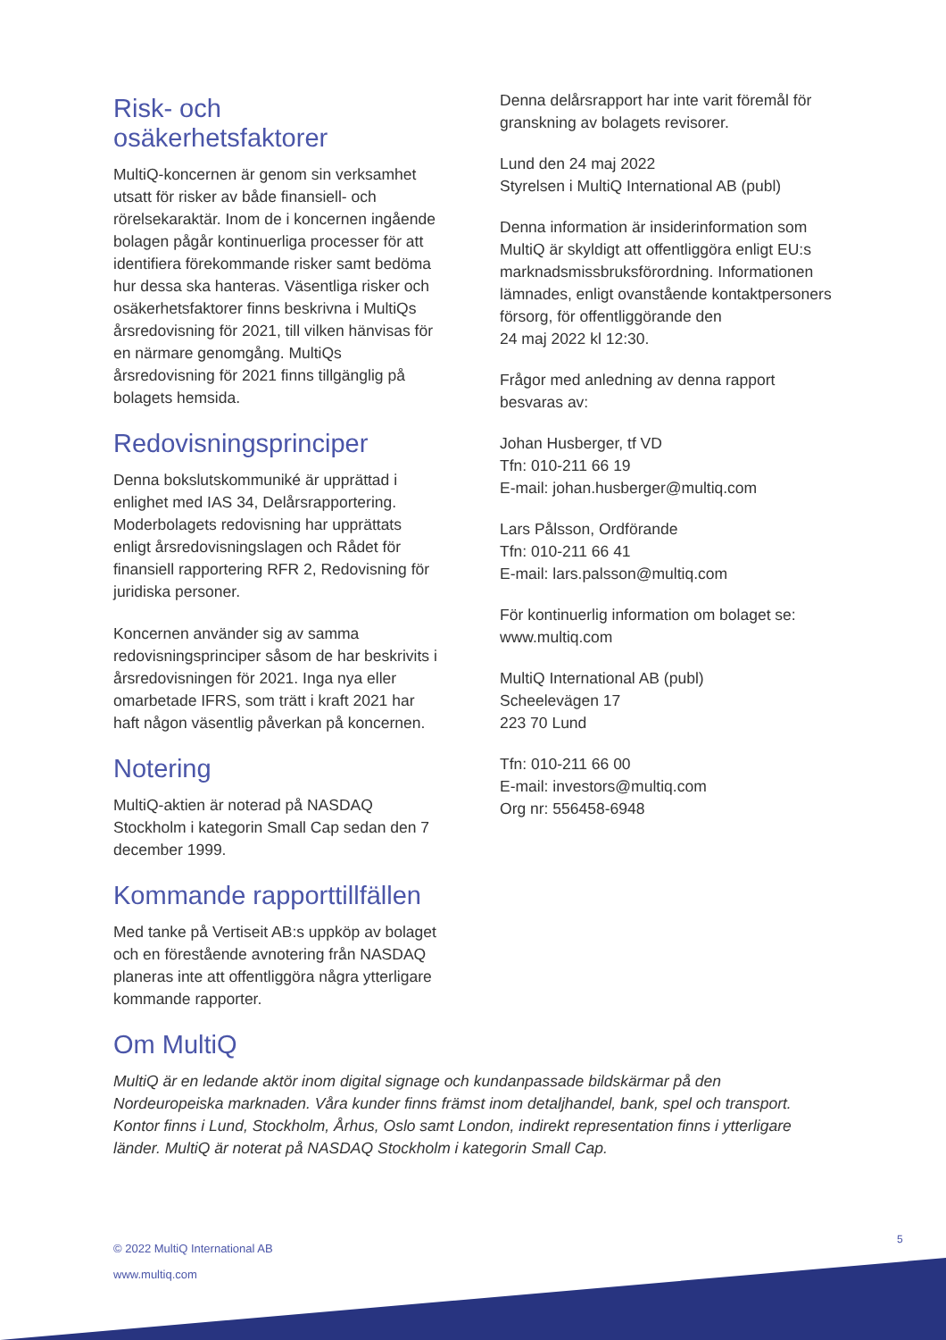Risk- och osäkerhetsfaktorer
MultiQ-koncernen är genom sin verksamhet utsatt för risker av både finansiell- och rörelsekaraktär. Inom de i koncernen ingående bolagen pågår kontinuerliga processer för att identifiera förekommande risker samt bedöma hur dessa ska hanteras. Väsentliga risker och osäkerhetsfaktorer finns beskrivna i MultiQs årsredovisning för 2021, till vilken hänvisas för en närmare genomgång. MultiQs årsredovisning för 2021 finns tillgänglig på bolagets hemsida.
Redovisningsprinciper
Denna bokslutskommuniké är upprättad i enlighet med IAS 34, Delårsrapportering. Moderbolagets redovisning har upprättats enligt årsredovisningslagen och Rådet för finansiell rapportering RFR 2, Redovisning för juridiska personer.
Koncernen använder sig av samma redovisningsprinciper såsom de har beskrivits i årsredovisningen för 2021. Inga nya eller omarbetade IFRS, som trätt i kraft 2021 har haft någon väsentlig påverkan på koncernen.
Notering
MultiQ-aktien är noterad på NASDAQ Stockholm i kategorin Small Cap sedan den 7 december 1999.
Kommande rapporttillfällen
Med tanke på Vertiseit AB:s uppköp av bolaget och en förestående avnotering från NASDAQ planeras inte att offentliggöra några ytterligare kommande rapporter.
Denna delårsrapport har inte varit föremål för granskning av bolagets revisorer.
Lund den 24 maj 2022
Styrelsen i MultiQ International AB (publ)
Denna information är insiderinformation som MultiQ är skyldigt att offentliggöra enligt EU:s marknadsmissbruksförordning. Informationen lämnades, enligt ovanstående kontaktpersoners försorg, för offentliggörande den
24 maj 2022 kl 12:30.
Frågor med anledning av denna rapport besvaras av:
Johan Husberger, tf VD
Tfn: 010-211 66 19
E-mail: johan.husberger@multiq.com
Lars Pålsson, Ordförande
Tfn: 010-211 66 41
E-mail: lars.palsson@multiq.com
För kontinuerlig information om bolaget se:
www.multiq.com
MultiQ International AB (publ)
Scheelevägen 17
223 70 Lund
Tfn: 010-211 66 00
E-mail: investors@multiq.com
Org nr: 556458-6948
Om MultiQ
MultiQ är en ledande aktör inom digital signage och kundanpassade bildskärmar på den Nordeuropeiska marknaden. Våra kunder finns främst inom detaljhandel, bank, spel och transport. Kontor finns i Lund, Stockholm, Århus, Oslo samt London, indirekt representation finns i ytterligare länder. MultiQ är noterat på NASDAQ Stockholm i kategorin Small Cap.
5
© 2022 MultiQ International AB
www.multiq.com